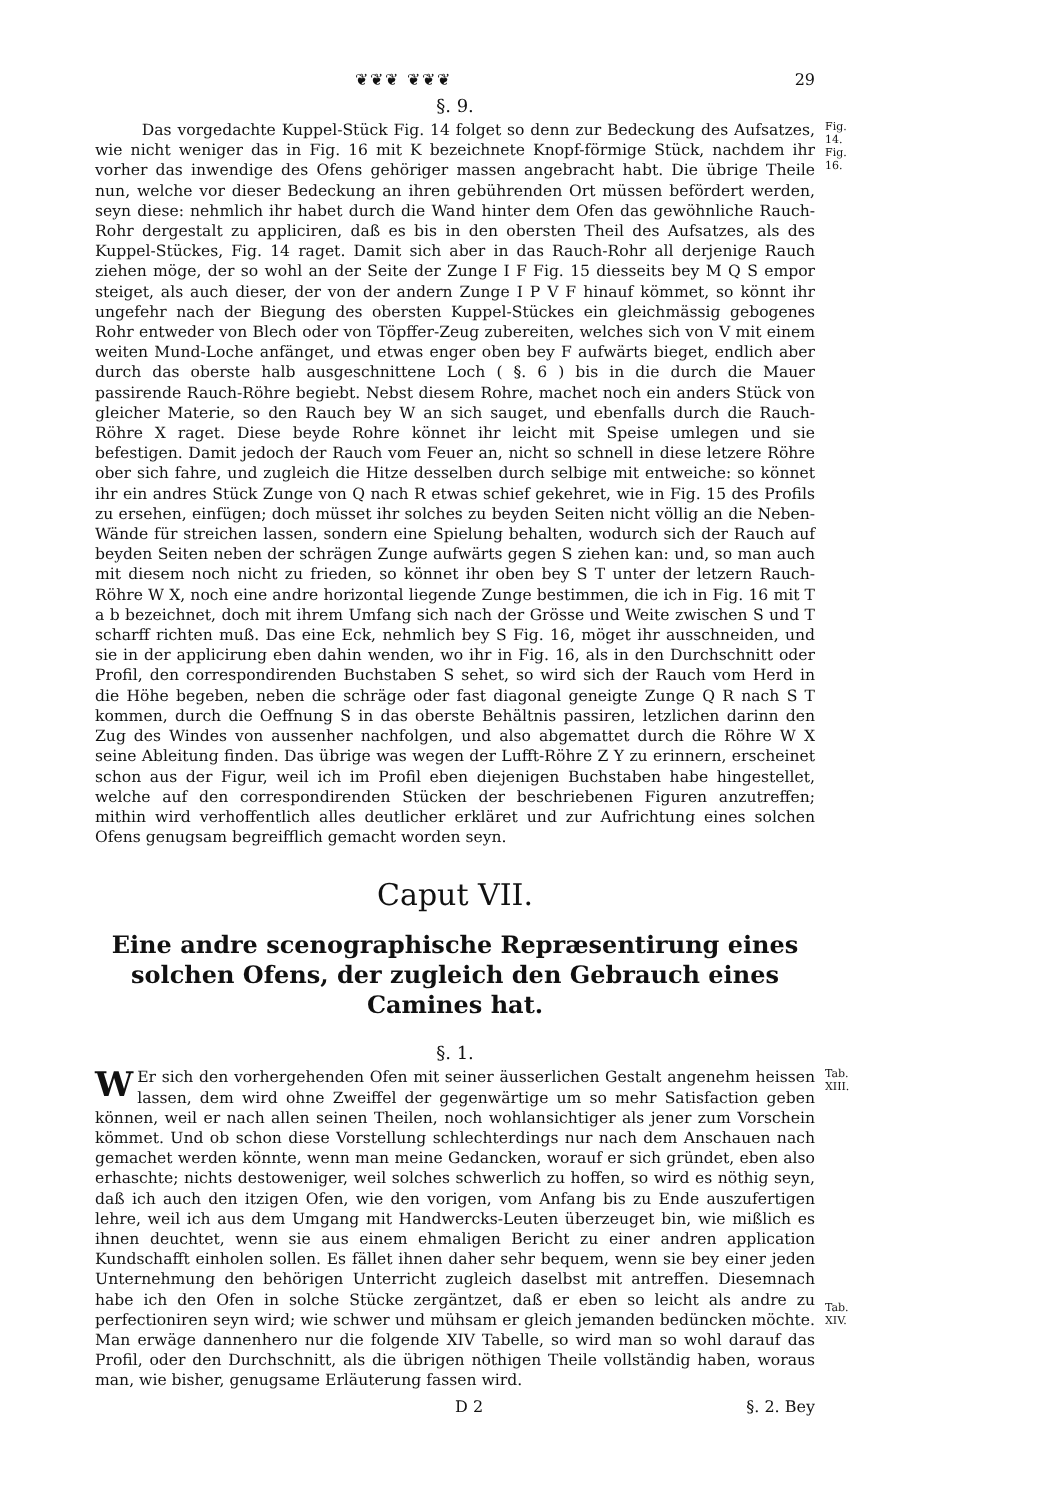❦❦❦ ❦❦❦ 29
§. 9.
   Das vorgedachte Kuppel-Stück Fig. 14 folget so denn zur Bedeckung des Aufsatzes, wie nicht weniger das in Fig. 16 mit K bezeichnete Knopf-förmige Stück, nachdem ihr vorher das inwendige des Ofens gehöriger massen angebracht habt. Die übrige Theile nun, welche vor dieser Bedeckung an ihren gebührenden Ort müssen befördert werden, seyn diese: nehmlich ihr habet durch die Wand hinter dem Ofen das gewöhnliche Rauch-Rohr dergestalt zu appliciren, daß es bis in den obersten Theil des Aufsatzes, als des Kuppel-Stückes, Fig. 14 raget. Damit sich aber in das Rauch-Rohr all derjenige Rauch ziehen möge, der so wohl an der Seite der Zunge I F Fig. 15 diesseits bey M Q S empor steiget, als auch dieser, der von der andern Zunge I P V F hinauf kömmet, so könnt ihr ungefehr nach der Biegung des obersten Kuppel-Stückes ein gleichmässig gebogenes Rohr entweder von Blech oder von Töpffer-Zeug zubereiten, welches sich von V mit einem weiten Mund-Loche anfänget, und etwas enger oben bey F aufwärts bieget, endlich aber durch das oberste halb ausgeschnittene Loch ( §. 6 ) bis in die durch die Mauer passirende Rauch-Röhre begiebt. Nebst diesem Rohre, machet noch ein anders Stück von gleicher Materie, so den Rauch bey W an sich sauget, und ebenfalls durch die Rauch-Röhre X raget. Diese beyde Rohre könnet ihr leicht mit Speise umlegen und sie befestigen. Damit jedoch der Rauch vom Feuer an, nicht so schnell in diese letzere Röhre ober sich fahre, und zugleich die Hitze desselben durch selbige mit entweiche: so könnet ihr ein andres Stück Zunge von Q nach R etwas schief gekehret, wie in Fig. 15 des Profils zu ersehen, einfügen; doch müsset ihr solches zu beyden Seiten nicht völlig an die Neben-Wände für streichen lassen, sondern eine Spielung behalten, wodurch sich der Rauch auf beyden Seiten neben der schrägen Zunge aufwärts gegen S ziehen kan: und, so man auch mit diesem noch nicht zu frieden, so könnet ihr oben bey S T unter der letzern Rauch-Röhre W X, noch eine andre horizontal liegende Zunge bestimmen, die ich in Fig. 16 mit T a b bezeichnet, doch mit ihrem Umfang sich nach der Grösse und Weite zwischen S und T scharff richten muß. Das eine Eck, nehmlich bey S Fig. 16, möget ihr ausschneiden, und sie in der applicirung eben dahin wenden, wo ihr in Fig. 16, als in den Durchschnitt oder Profil, den correspondirenden Buchstaben S sehet, so wird sich der Rauch vom Herd in die Höhe begeben, neben die schräge oder fast diagonal geneigte Zunge Q R nach S T kommen, durch die Oeffnung S in das oberste Behältnis passiren, letzlichen darinn den Zug des Windes von aussenher nachfolgen, und also abgemattet durch die Röhre W X seine Ableitung finden. Das übrige was wegen der Lufft-Röhre Z Y zu erinnern, erscheinet schon aus der Figur, weil ich im Profil eben diejenigen Buchstaben habe hingestellet, welche auf den correspondirenden Stücken der beschriebenen Figuren anzutreffen; mithin wird verhoffentlich alles deutlicher erkläret und zur Aufrichtung eines solchen Ofens genugsam begreifflich gemacht worden seyn.
Fig. 14.
Fig. 16.
Caput VII.
Eine andre scenographische Repræsentirung eines solchen Ofens, der zugleich den Gebrauch eines Camines hat.
§. 1.
WEr sich den vorhergehenden Ofen mit seiner äusserlichen Gestalt angenehm heissen lassen, dem wird ohne Zweiffel der gegenwärtige um so mehr Satisfaction geben können, weil er nach allen seinen Theilen, noch wohlansichtiger als jener zum Vorschein kömmet. Und ob schon diese Vorstellung schlechterdings nur nach dem Anschauen nach gemachet werden könnte, wenn man meine Gedancken, worauf er sich gründet, eben also erhaschte; nichts destoweniger, weil solches schwerlich zu hoffen, so wird es nöthig seyn, daß ich auch den itzigen Ofen, wie den vorigen, vom Anfang bis zu Ende auszufertigen lehre, weil ich aus dem Umgang mit Handwercks-Leuten überzeuget bin, wie mißlich es ihnen deuchtet, wenn sie aus einem ehmaligen Bericht zu einer andren application Kundschafft einholen sollen. Es fället ihnen daher sehr bequem, wenn sie bey einer jeden Unternehmung den behörigen Unterricht zugleich daselbst mit antreffen. Diesemnach habe ich den Ofen in solche Stücke zergäntzet, daß er eben so leicht als andre zu perfectioniren seyn wird; wie schwer und mühsam er gleich jemanden bedüncken möchte. Man erwäge dannenhero nur die folgende XIV Tabelle, so wird man so wohl darauf das Profil, oder den Durchschnitt, als die übrigen nöthigen Theile vollständig haben, woraus man, wie bisher, genugsame Erläuterung fassen wird.
Tab. XIII.
Tab. XIV.
D 2 §. 2. Bey